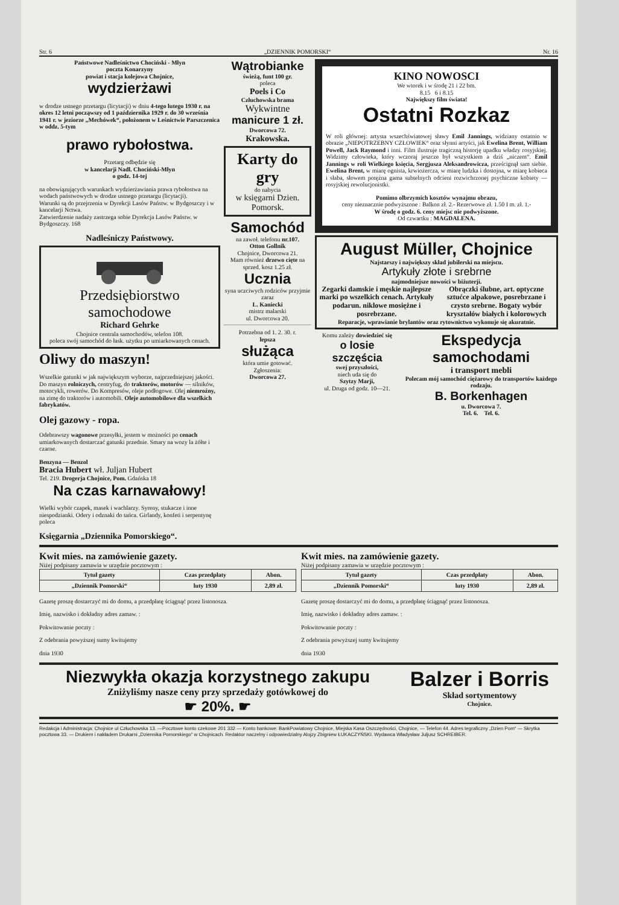Str. 6 „DZIENNIK POMORSKI“Nr. 16
Państwowe Nadleśnictwo Chociński - Młyn
poczta Konarzyny
powiat i stacja kolejowa Chojnice,
wydzierżawi
w drodze ustnego przetargu (licytacji) w dniu 4-tego lutego 1930 r. na okres 12 letni począwszy od 1 października 1929 r. do 30 września 1941 r. w jeziorze „Mechówek“, położonem w Leśnictwie Parszczenica w oddz. 5-tym
prawo rybołostwa.
Przetarg odbędzie się
w kancelarji Nadl. Chociński-Młyn
o godz. 14-tej
na obowiązujących warunkach wydzierżawiania prawa rybołostwa na wodach państwowych w drodze ustnego przetargu (licytacji).
Warunki są do przejrzenia w Dyrekcji Lasów Państw. w Bydgoszczy i w kancelarji Nctwa.
Zatwierdzenie nadaży zastrzega sobie Dyrekcja Lasów Państw. w Bydgoszczy. 168
Nadleśniczy Państwowy.
Przedsiębiorstwo samochodowe
Richard Gehrke
Chojnice centrala samochodów, telefon 108.
poleca swój samochód do łask. użytku po umiarkowanych cenach.
Oliwy do maszyn!
Wszelkie gatunki w jak największym wyborze, najprzedniejszej jakości. Do maszyn rolniczych, centryfug, do traktorów, motorów — silników, motocykli, rowerów. Do Kompresów, oleje podłogowe. Olej niemroźny, na zimę do traktorów i automobili. Oleje automobilowe dla wszelkich fabrykatów.
Olej gazowy - ropa.
Odebrawszy wagonowe przesyłki, jestem w możności po cenach umiarkowanych dostarczać gatunki przednie. Smary na wozy la żółte i czarne.
Benzyna — Benzol
Bracia Hubert wł. Juljan Hubert
Tel. 219. Drogerja Chojnice, Pom. Gdańska 18
Na czas karnawałowy!
Wielki wybór czapek, masek i wachlarzy. Syreny, stukacze i inne niespodzianki. Odery i odznaki do tańca. Girlandy, konfeti i serpentynę poleca
Księgarnia „Dziennika Pomorskiego“.
Wątrobianke
świeżą, funt 100 gr.
poleca
Poels i Co
Człuchowska brama
Wykwintne
manicure 1 zł.
Dworcowa 72.
Krakowska.
Karty do gry
do nabycia
w księgarni Dzien. Pomorsk.
Samochód
na zawoł. telefonu nr.107.
Otton Gollnik
Chojnice, Dworcowa 21.
Mam również drzewo cięte na sprzed. kosz 1.25 zł.
Ucznia
syna uczciwych rodziców przyjmie zaraz
L. Kaniecki
mistrz malarski
ul. Dworcowa 20.
Potrzebna od 1. 2. 30. r.
lepsza
służąca
która umie gotować.
Zgłoszenia:
Dworcowa 27.
KINO NOWOSCI
We wtorek i w środę 21 i 22 bm.
8.15 6 i 8.15
Największy film świata!
Ostatni Rozkaz
W roli głównej: artysta wszechświatowej sławy Emil Jannings, widziany ostatnio w obrazie „NIEPOTRZEBNY CZŁOWIEK“ oraz słynni artyści, jak Ewelina Brent, William Powell, Jack Raymond i inni. Film ilustruje tragiczną historję upadku władzy rosyjskiej. Widzimy człowieka, który wczoraj jeszcze był wszystkiem a dziś „niczem“. Emil Jannings w roli Wielkiego księcia, Sergjusza Aleksandrowicza, prześcignął sam siebie. Ewelina Brent, w miarę ognista, krwiożercza, w miarę ludzka i dostojna, w miarę kobieca i słaba, słowem potężna gama subtelnych odcieni rozwichrzonej psychiczne kobiety — rosyjskiej rewolucjonistki.
Pomimo olbrzymich kosztów wynajmu obrazu,
ceny nieznacznie podwyższone : Balkon zł. 2.- Rezerwowe zł. 1.50 I m. zł. 1.-
W środę o godz. 6. ceny miejsc nie podwyższone.
Od czwartku : MAGDALENA.
August Müller, Chojnice
Najstarszy i największy skład jubilerski na miejscu.
Artykuły złote i srebrne
najmodniejsze nowości w biżuterji.
Zegarki damskie i męskie najlepsze marki po wszelkich cenach. Artykuły podarun. niklowe mosiężne i posrebrzane.
Obrączki ślubne, art. optyczne sztućce alpakowe, posrebrzane i czysto srebrne. Bogaty wybór kryształów białych i kolorowych
Reparacje, wprawianie brylantów oraz rytownictwo wykonuje się akuratnie.
Komu zależy dowiedzieć się
o losie szczęścia
swej przyszłości,
niech uda się do
Szytzy Marji,
ul. Druga od godz. 10—21.
Ekspedycja samochodami
i transport mebli
Polecam mój samochód ciężarowy do transportów każdego rodzaju.
B. Borkenhagen
u. Dworcowa 7.
Tel. 6. Tel. 6.
Kwit mies. na zamówienie gazety.
Niżej podpisany zamawia w urzędzie pocztowym :
| Tytuł gazety | Czas przedpłaty | Abon. |
| --- | --- | --- |
| „Dziennik Pomorski“ | luty 1930 | 2,89 zł. |
Gazetę proszę dostarczyć mi do domu, a przedpłatę ściągnąć przez listonosza.
Imię, nazwisko i dokładny adres zamaw. :
Pokwitowanie poczty :
Z odebrania powyższej sumy kwitujemy
dnia 1930
Kwit mies. na zamówienie gazety.
Niżej podpisany zamawia w urzędzie pocztowym :
| Tytuł gazety | Czas przedpłaty | Abon. |
| --- | --- | --- |
| „Dziennik Pomorski“ | luty 1930 | 2,89 zł. |
Gazetę proszę dostarczyć mi do domu, a przedpłatę ściągnąć przez listonosza.
Imię, nazwisko i dokładny adres zamaw. :
Pokwitowanie poczty :
Z odebrania powyższej sumy kwitujemy
dnia 1930
Niezwykła okazja korzystnego zakupu
Zniżyliśmy nasze ceny przy sprzedaży gotówkowej do
☛ 20%. ☛
Balzer i Borris
Skład sortymentowy
Chojnice.
Redakcja i Administracja: Chojnice ul Człuchowska 13. —Pocztowe konto czekowe 201 332 — Konto bankowe: BankPowiatowy Chojnice, Miejska Kasa Oszczędności, Chojnice, — Telefon 44. Adres tegraficzny „Dzien Pom“ — Skrytka pocztowa 33. — Drukiem i nakładem Drukarni „Dziennika Pomorskiego“ w Chojnicach. Redaktor naczelny i odpowiedzialny Alojzy Zbigniew ŁUKACZYŃSKI. Wydawca Władysław Juljusz SCHREIBER.